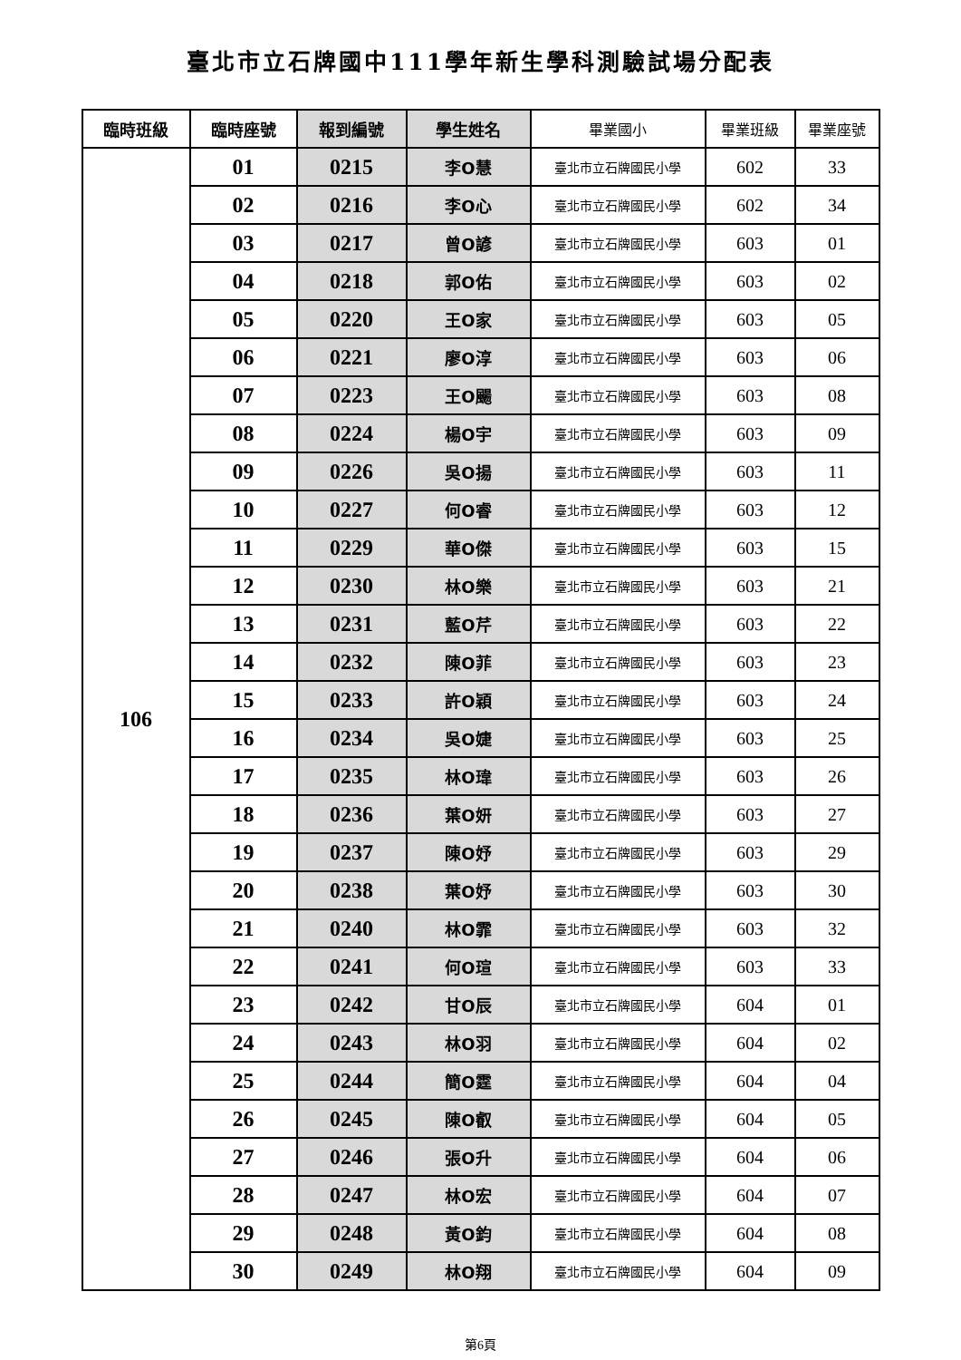臺北市立石牌國中111學年新生學科測驗試場分配表
| 臨時班級 | 臨時座號 | 報到編號 | 學生姓名 | 畢業國小 | 畢業班級 | 畢業座號 |
| --- | --- | --- | --- | --- | --- | --- |
| 106 | 01 | 0215 | 李O慧 | 臺北市立石牌國民小學 | 602 | 33 |
| | 02 | 0216 | 李O心 | 臺北市立石牌國民小學 | 602 | 34 |
| | 03 | 0217 | 曾O諺 | 臺北市立石牌國民小學 | 603 | 01 |
| | 04 | 0218 | 郭O佑 | 臺北市立石牌國民小學 | 603 | 02 |
| | 05 | 0220 | 王O家 | 臺北市立石牌國民小學 | 603 | 05 |
| | 06 | 0221 | 廖O淳 | 臺北市立石牌國民小學 | 603 | 06 |
| | 07 | 0223 | 王O颺 | 臺北市立石牌國民小學 | 603 | 08 |
| | 08 | 0224 | 楊O宇 | 臺北市立石牌國民小學 | 603 | 09 |
| | 09 | 0226 | 吳O揚 | 臺北市立石牌國民小學 | 603 | 11 |
| | 10 | 0227 | 何O睿 | 臺北市立石牌國民小學 | 603 | 12 |
| | 11 | 0229 | 華O傑 | 臺北市立石牌國民小學 | 603 | 15 |
| | 12 | 0230 | 林O樂 | 臺北市立石牌國民小學 | 603 | 21 |
| | 13 | 0231 | 藍O芹 | 臺北市立石牌國民小學 | 603 | 22 |
| | 14 | 0232 | 陳O菲 | 臺北市立石牌國民小學 | 603 | 23 |
| | 15 | 0233 | 許O穎 | 臺北市立石牌國民小學 | 603 | 24 |
| | 16 | 0234 | 吳O婕 | 臺北市立石牌國民小學 | 603 | 25 |
| | 17 | 0235 | 林O瑋 | 臺北市立石牌國民小學 | 603 | 26 |
| | 18 | 0236 | 葉O妍 | 臺北市立石牌國民小學 | 603 | 27 |
| | 19 | 0237 | 陳O妤 | 臺北市立石牌國民小學 | 603 | 29 |
| | 20 | 0238 | 葉O妤 | 臺北市立石牌國民小學 | 603 | 30 |
| | 21 | 0240 | 林O霏 | 臺北市立石牌國民小學 | 603 | 32 |
| | 22 | 0241 | 何O瑄 | 臺北市立石牌國民小學 | 603 | 33 |
| | 23 | 0242 | 甘O辰 | 臺北市立石牌國民小學 | 604 | 01 |
| | 24 | 0243 | 林O羽 | 臺北市立石牌國民小學 | 604 | 02 |
| | 25 | 0244 | 簡O霆 | 臺北市立石牌國民小學 | 604 | 04 |
| | 26 | 0245 | 陳O叡 | 臺北市立石牌國民小學 | 604 | 05 |
| | 27 | 0246 | 張O升 | 臺北市立石牌國民小學 | 604 | 06 |
| | 28 | 0247 | 林O宏 | 臺北市立石牌國民小學 | 604 | 07 |
| | 29 | 0248 | 黃O鈞 | 臺北市立石牌國民小學 | 604 | 08 |
| | 30 | 0249 | 林O翔 | 臺北市立石牌國民小學 | 604 | 09 |
第6頁